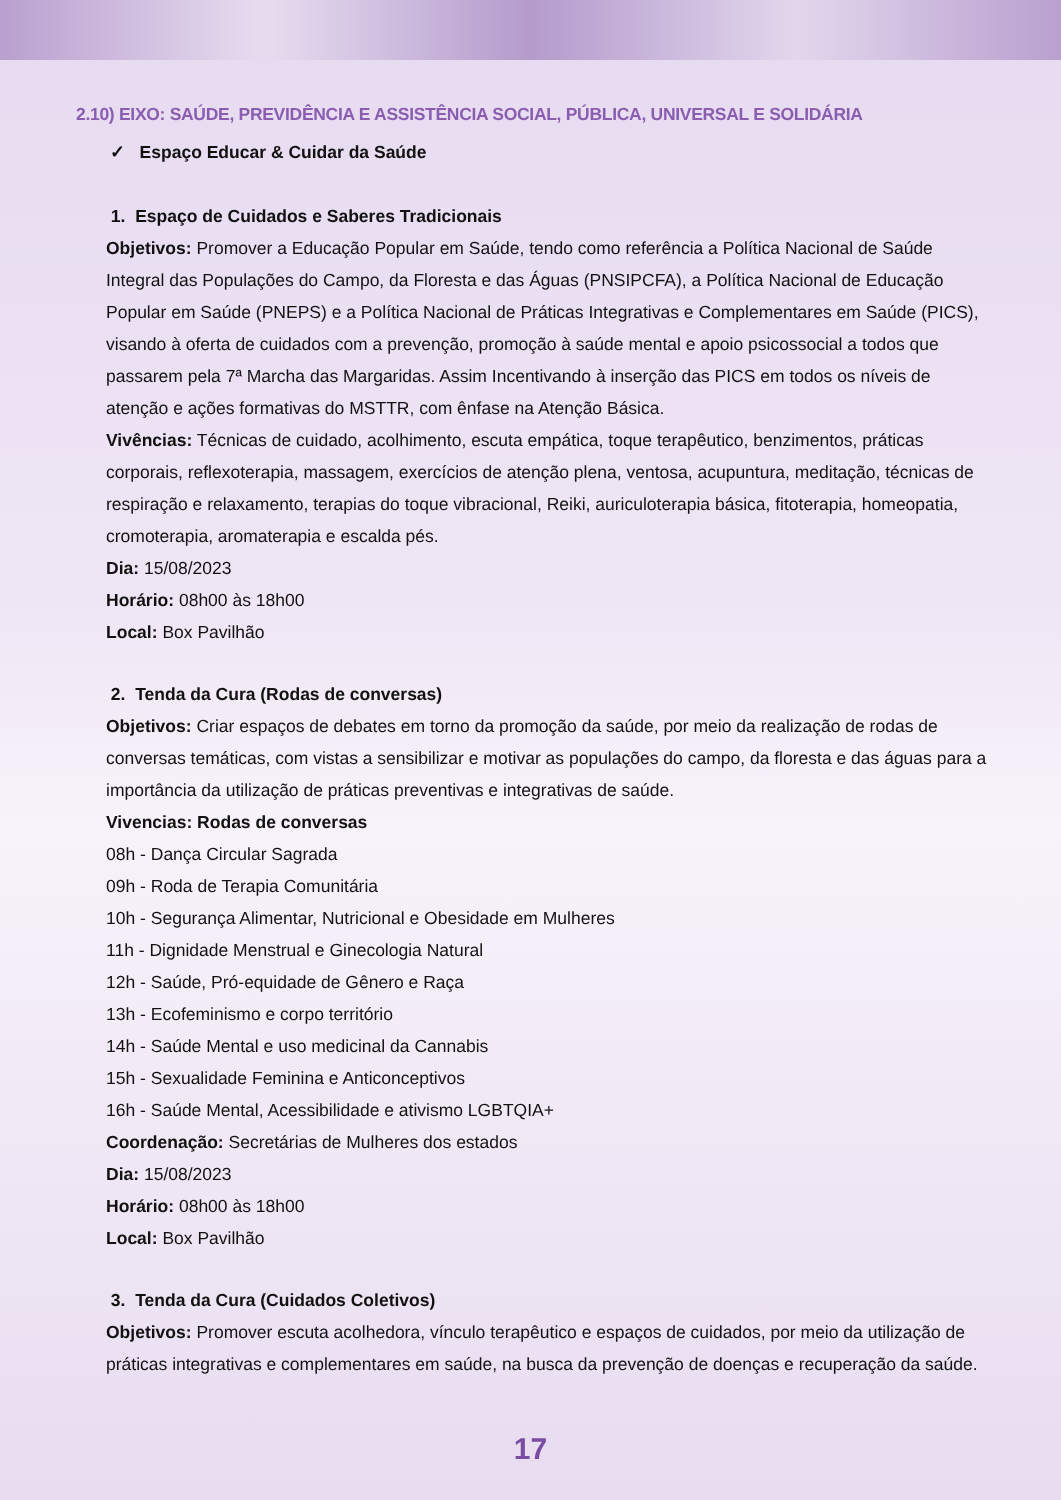2.10) EIXO: SAÚDE, PREVIDÊNCIA E ASSISTÊNCIA SOCIAL, PÚBLICA, UNIVERSAL E SOLIDÁRIA
✓ Espaço Educar & Cuidar da Saúde
1. Espaço de Cuidados e Saberes Tradicionais
Objetivos: Promover a Educação Popular em Saúde, tendo como referência a Política Nacional de Saúde Integral das Populações do Campo, da Floresta e das Águas (PNSIPCFA), a Política Nacional de Educação Popular em Saúde (PNEPS) e a Política Nacional de Práticas Integrativas e Complementares em Saúde (PICS), visando à oferta de cuidados com a prevenção, promoção à saúde mental e apoio psicossocial a todos que passarem pela 7ª Marcha das Margaridas. Assim Incentivando à inserção das PICS em todos os níveis de atenção e ações formativas do MSTTR, com ênfase na Atenção Básica.
Vivências: Técnicas de cuidado, acolhimento, escuta empática, toque terapêutico, benzimentos, práticas corporais, reflexoterapia, massagem, exercícios de atenção plena, ventosa, acupuntura, meditação, técnicas de respiração e relaxamento, terapias do toque vibracional, Reiki, auriculoterapia básica, fitoterapia, homeopatia, cromoterapia, aromaterapia e escalda pés.
Dia: 15/08/2023
Horário: 08h00 às 18h00
Local: Box Pavilhão
2. Tenda da Cura (Rodas de conversas)
Objetivos: Criar espaços de debates em torno da promoção da saúde, por meio da realização de rodas de conversas temáticas, com vistas a sensibilizar e motivar as populações do campo, da floresta e das águas para a importância da utilização de práticas preventivas e integrativas de saúde.
Vivencias: Rodas de conversas
08h - Dança Circular Sagrada
09h - Roda de Terapia Comunitária
10h - Segurança Alimentar, Nutricional e Obesidade em Mulheres
11h - Dignidade Menstrual e Ginecologia Natural
12h - Saúde, Pró-equidade de Gênero e Raça
13h - Ecofeminismo e corpo território
14h - Saúde Mental e uso medicinal da Cannabis
15h - Sexualidade Feminina e Anticonceptivos
16h - Saúde Mental, Acessibilidade e ativismo LGBTQIA+
Coordenação: Secretárias de Mulheres dos estados
Dia: 15/08/2023
Horário: 08h00 às 18h00
Local: Box Pavilhão
3. Tenda da Cura (Cuidados Coletivos)
Objetivos: Promover escuta acolhedora, vínculo terapêutico e espaços de cuidados, por meio da utilização de práticas integrativas e complementares em saúde, na busca da prevenção de doenças e recuperação da saúde.
17